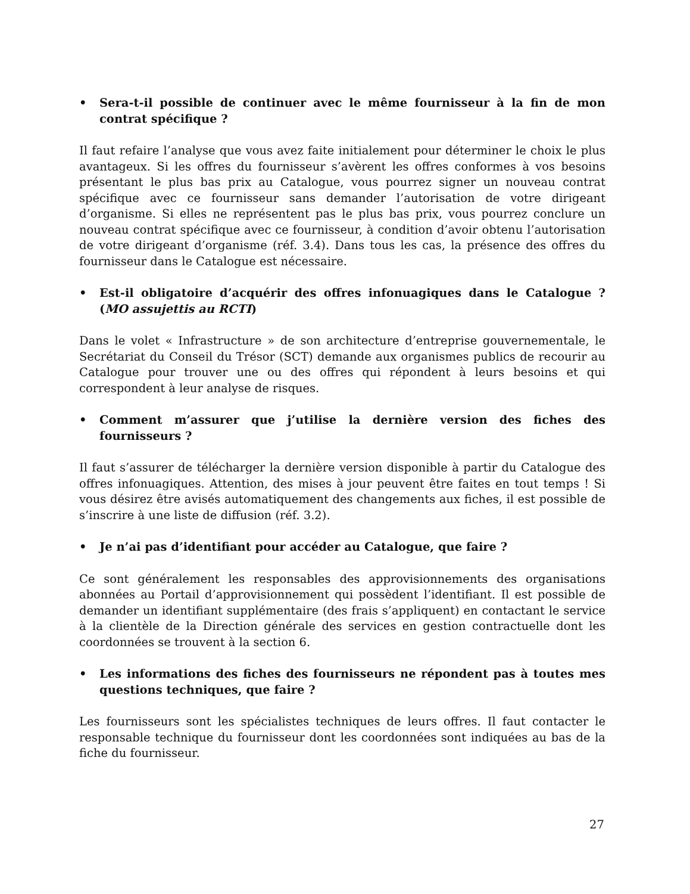• Sera-t-il possible de continuer avec le même fournisseur à la fin de mon contrat spécifique ?
Il faut refaire l’analyse que vous avez faite initialement pour déterminer le choix le plus avantageux. Si les offres du fournisseur s’avèrent les offres conformes à vos besoins présentant le plus bas prix au Catalogue, vous pourrez signer un nouveau contrat spécifique avec ce fournisseur sans demander l’autorisation de votre dirigeant d’organisme. Si elles ne représentent pas le plus bas prix, vous pourrez conclure un nouveau contrat spécifique avec ce fournisseur, à condition d’avoir obtenu l’autorisation de votre dirigeant d’organisme (réf. 3.4). Dans tous les cas, la présence des offres du fournisseur dans le Catalogue est nécessaire.
• Est-il obligatoire d’acquérir des offres infonuagiques dans le Catalogue ? (MO assujettis au RCTI)
Dans le volet « Infrastructure » de son architecture d’entreprise gouvernementale, le Secrétariat du Conseil du Trésor (SCT) demande aux organismes publics de recourir au Catalogue pour trouver une ou des offres qui répondent à leurs besoins et qui correspondent à leur analyse de risques.
• Comment m’assurer que j’utilise la dernière version des fiches des fournisseurs ?
Il faut s’assurer de télécharger la dernière version disponible à partir du Catalogue des offres infonuagiques. Attention, des mises à jour peuvent être faites en tout temps ! Si vous désirez être avisés automatiquement des changements aux fiches, il est possible de s’inscrire à une liste de diffusion (réf. 3.2).
• Je n’ai pas d’identifiant pour accéder au Catalogue, que faire ?
Ce sont généralement les responsables des approvisionnements des organisations abonnées au Portail d’approvisionnement qui possèdent l’identifiant. Il est possible de demander un identifiant supplémentaire (des frais s’appliquent) en contactant le service à la clientèle de la Direction générale des services en gestion contractuelle dont les coordonnées se trouvent à la section 6.
• Les informations des fiches des fournisseurs ne répondent pas à toutes mes questions techniques, que faire ?
Les fournisseurs sont les spécialistes techniques de leurs offres. Il faut contacter le responsable technique du fournisseur dont les coordonnées sont indiquées au bas de la fiche du fournisseur.
27